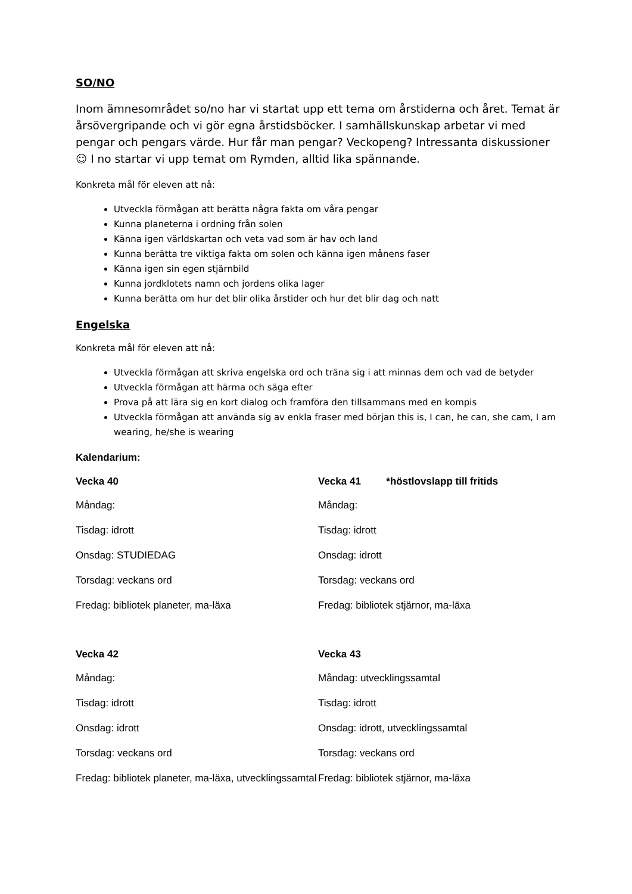SO/NO
Inom ämnesområdet so/no har vi startat upp ett tema om årstiderna och året. Temat är årsövergripande och vi gör egna årstidsböcker. I samhällskunskap arbetar vi med pengar och pengars värde. Hur får man pengar? Veckopeng? Intressanta diskussioner ☺ I no startar vi upp temat om Rymden, alltid lika spännande.
Konkreta mål för eleven att nå:
Utveckla förmågan att berätta några fakta om våra pengar
Kunna planeterna i ordning från solen
Känna igen världskartan och veta vad som är hav och land
Kunna berätta tre viktiga fakta om solen och känna igen månens faser
Känna igen sin egen stjärnbild
Kunna jordklotets namn och jordens olika lager
Kunna berätta om hur det blir olika årstider och hur det blir dag och natt
Engelska
Konkreta mål för eleven att nå:
Utveckla förmågan att skriva engelska ord och träna sig i att minnas dem och vad de betyder
Utveckla förmågan att härma och säga efter
Prova på att lära sig en kort dialog och framföra den tillsammans med en kompis
Utveckla förmågan att använda sig av enkla fraser med början this is, I can, he can, she cam, I am wearing, he/she is wearing
Kalendarium:
Vecka 40
Måndag:
Tisdag: idrott
Onsdag: STUDIEDAG
Torsdag: veckans ord
Fredag: bibliotek planeter, ma-läxa
Vecka 41 *höstlovslapp till fritids
Måndag:
Tisdag: idrott
Onsdag: idrott
Torsdag: veckans ord
Fredag: bibliotek stjärnor, ma-läxa
Vecka 42
Måndag:
Tisdag: idrott
Onsdag: idrott
Torsdag: veckans ord
Fredag: bibliotek planeter, ma-läxa, utvecklingssamtal
Vecka 43
Måndag: utvecklingssamtal
Tisdag: idrott
Onsdag: idrott, utvecklingssamtal
Torsdag: veckans ord
Fredag: bibliotek stjärnor, ma-läxa